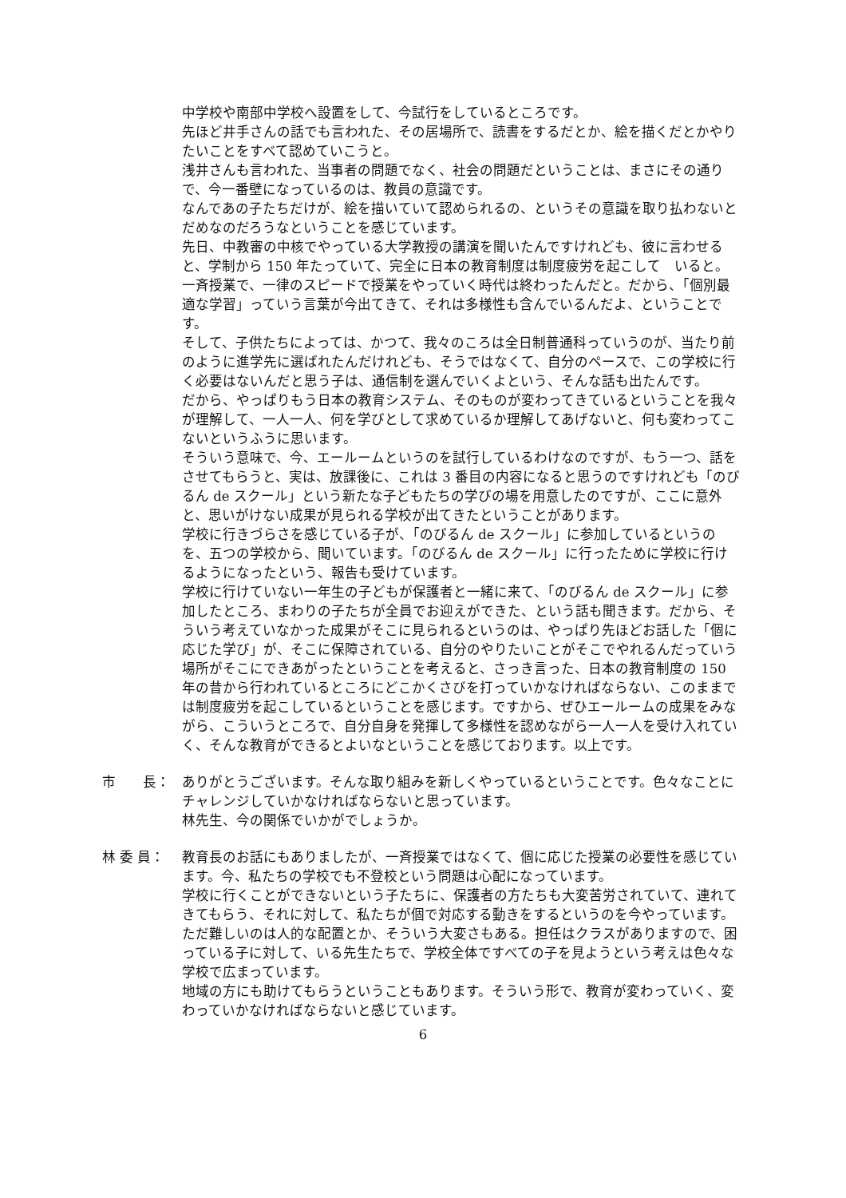中学校や南部中学校へ設置をして、今試行をしているところです。
先ほど井手さんの話でも言われた、その居場所で、読書をするだとか、絵を描くだとかやりたいことをすべて認めていこうと。
浅井さんも言われた、当事者の問題でなく、社会の問題だということは、まさにその通りで、今一番壁になっているのは、教員の意識です。
なんであの子たちだけが、絵を描いていて認められるの、というその意識を取り払わないとだめなのだろうなということを感じています。
先日、中教審の中核でやっている大学教授の講演を聞いたんですけれども、彼に言わせると、学制から 150 年たっていて、完全に日本の教育制度は制度疲労を起こして　いると。一斉授業で、一律のスピードで授業をやっていく時代は終わったんだと。だから、「個別最適な学習」っていう言葉が今出てきて、それは多様性も含んでいるんだよ、ということです。
そして、子供たちによっては、かつて、我々のころは全日制普通科っていうのが、当たり前のように進学先に選ばれたんだけれども、そうではなくて、自分のペースで、この学校に行く必要はないんだと思う子は、通信制を選んでいくよという、そんな話も出たんです。
だから、やっぱりもう日本の教育システム、そのものが変わってきているということを我々が理解して、一人一人、何を学びとして求めているか理解してあげないと、何も変わってこないというふうに思います。
そういう意味で、今、エールームというのを試行しているわけなのですが、もう一つ、話をさせてもらうと、実は、放課後に、これは 3 番目の内容になると思うのですけれども「のびるん de スクール」という新たな子どもたちの学びの場を用意したのですが、ここに意外と、思いがけない成果が見られる学校が出てきたということがあります。
学校に行きづらさを感じている子が、「のびるん de スクール」に参加しているというのを、五つの学校から、聞いています。「のびるん de スクール」に行ったために学校に行けるようになったという、報告も受けています。
学校に行けていない一年生の子どもが保護者と一緒に来て、「のびるん de スクール」に参加したところ、まわりの子たちが全員でお迎えができた、という話も聞きます。だから、そういう考えていなかった成果がそこに見られるというのは、やっぱり先ほどお話した「個に応じた学び」が、そこに保障されている、自分のやりたいことがそこでやれるんだっていう場所がそこにできあがったということを考えると、さっき言った、日本の教育制度の 150 年の昔から行われているところにどこかくさびを打っていかなければならない、このままでは制度疲労を起こしているということを感じます。ですから、ぜひエールームの成果をみながら、こういうところで、自分自身を発揮して多様性を認めながら一人一人を受け入れていく、そんな教育ができるとよいなということを感じております。以上です。
市　　長：
ありがとうございます。そんな取り組みを新しくやっているということです。色々なことにチャレンジしていかなければならないと思っています。
林先生、今の関係でいかがでしょうか。
林 委 員：
教育長のお話にもありましたが、一斉授業ではなくて、個に応じた授業の必要性を感じています。今、私たちの学校でも不登校という問題は心配になっています。
学校に行くことができないという子たちに、保護者の方たちも大変苦労されていて、連れてきてもらう、それに対して、私たちが個で対応する動きをするというのを今やっています。ただ難しいのは人的な配置とか、そういう大変さもある。担任はクラスがありますので、困っている子に対して、いる先生たちで、学校全体ですべての子を見ようという考えは色々な学校で広まっています。
地域の方にも助けてもらうということもあります。そういう形で、教育が変わっていく、変わっていかなければならないと感じています。
6